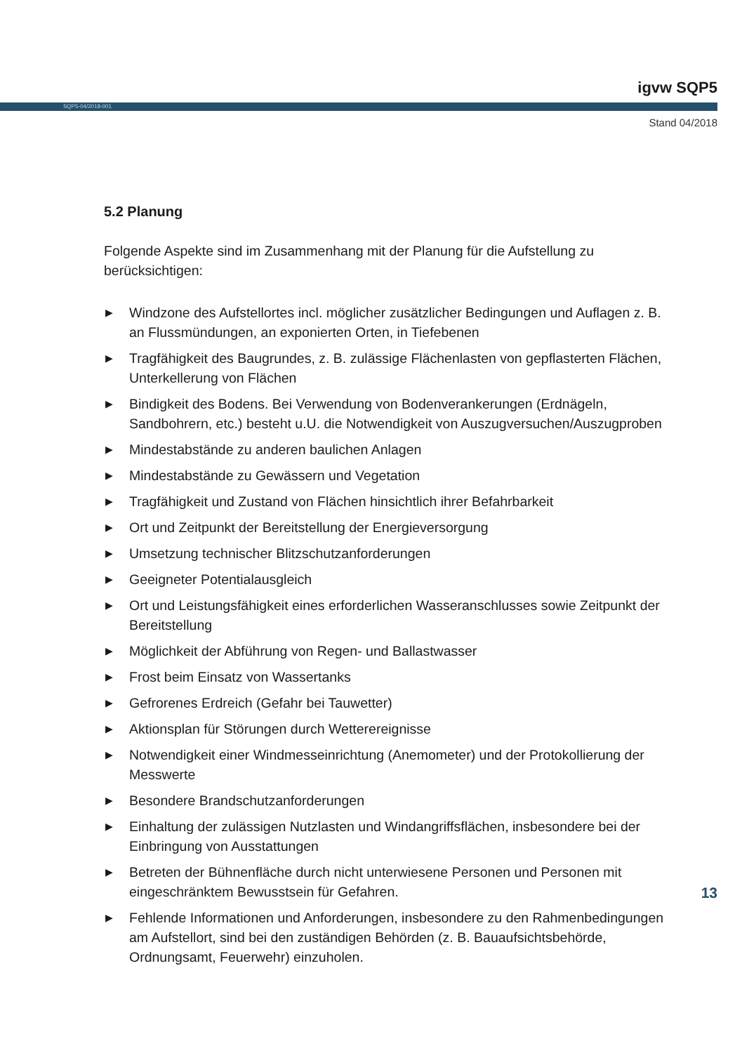igvw SQP5
SQP5-04/2018-001
Stand 04/2018
5.2 Planung
Folgende Aspekte sind im Zusammenhang mit der Planung für die Aufstellung zu berücksichtigen:
▶ Windzone des Aufstellortes incl. möglicher zusätzlicher Bedingungen und Auflagen z. B. an Flussmündungen, an exponierten Orten, in Tiefebenen
▶ Tragfähigkeit des Baugrundes, z. B. zulässige Flächenlasten von gepflasterten Flächen, Unterkellerung von Flächen
▶ Bindigkeit des Bodens. Bei Verwendung von Bodenverankerungen (Erdnägeln, Sandbohrern, etc.) besteht u.U. die Notwendigkeit von Auszugversuchen/Auszugproben
▶ Mindestabstände zu anderen baulichen Anlagen
▶ Mindestabstände zu Gewässern und Vegetation
▶ Tragfähigkeit und Zustand von Flächen hinsichtlich ihrer Befahrbarkeit
▶ Ort und Zeitpunkt der Bereitstellung der Energieversorgung
▶ Umsetzung technischer Blitzschutzanforderungen
▶ Geeigneter Potentialausgleich
▶ Ort und Leistungsfähigkeit eines erforderlichen Wasseranschlusses sowie Zeitpunkt der Bereitstellung
▶ Möglichkeit der Abführung von Regen- und Ballastwasser
▶ Frost beim Einsatz von Wassertanks
▶ Gefrorenes Erdreich (Gefahr bei Tauwetter)
▶ Aktionsplan für Störungen durch Wetterereignisse
▶ Notwendigkeit einer Windmesseinrichtung (Anemometer) und der Protokollierung der Messwerte
▶ Besondere Brandschutzanforderungen
▶ Einhaltung der zulässigen Nutzlasten und Windangriffsflächen, insbesondere bei der Einbringung von Ausstattungen
▶ Betreten der Bühnenfläche durch nicht unterwiesene Personen und Personen mit eingeschränktem Bewusstsein für Gefahren.
▶ Fehlende Informationen und Anforderungen, insbesondere zu den Rahmenbedingungen am Aufstellort, sind bei den zuständigen Behörden (z. B. Bauaufsichtsbehörde, Ordnungsamt, Feuerwehr) einzuholen.
13